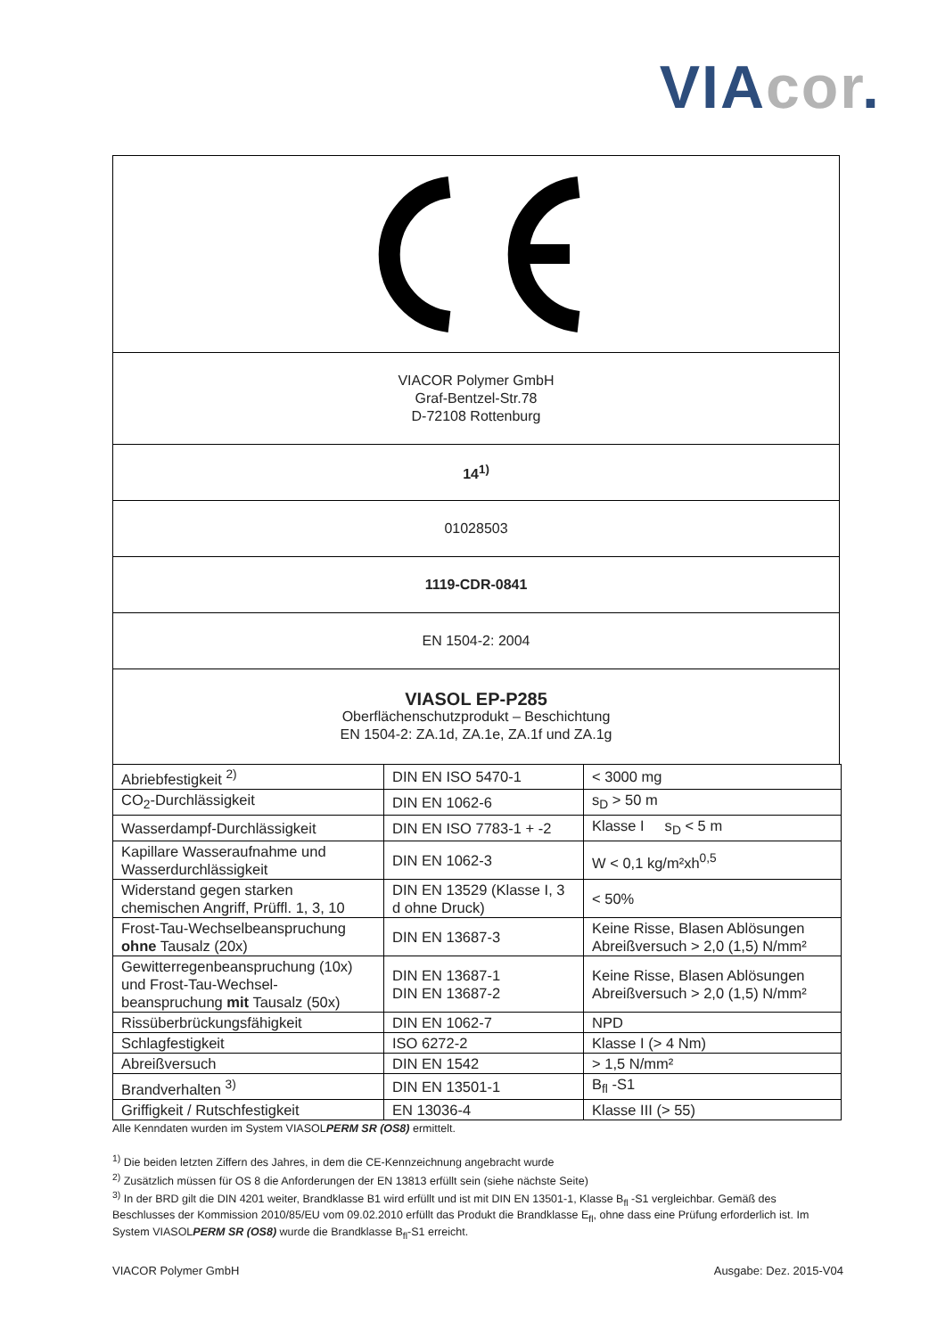VIA cor.
VIACOR Polymer GmbH
Graf-Bentzel-Str.78
D-72108 Rottenburg
14<sup>1)</sup>
01028503
1119-CDR-0841
EN 1504-2: 2004
VIASOL EP-P285
Oberflächenschutzprodukt – Beschichtung
EN 1504-2: ZA.1d, ZA.1e, ZA.1f und ZA.1g
| Abriebfestigkeit <sup>2)</sup> | DIN EN ISO 5470-1 | < 3000 mg |
| CO<sub>2</sub>-Durchlässigkeit | DIN EN 1062-6 | s<sub>D</sub> > 50 m |
| Wasserdampf-Durchlässigkeit | DIN EN ISO 7783-1 + -2 | Klasse I s<sub>D</sub> < 5 m |
| Kapillare Wasseraufnahme und Wasserdurchlässigkeit | DIN EN 1062-3 | W < 0,1 kg/m²xh<sup>0,5</sup> |
| Widerstand gegen starken chemischen Angriff, Prüffl. 1, 3, 10 | DIN EN 13529 (Klasse I, 3 d ohne Druck) | < 50% |
| Frost-Tau-Wechselbeanspruchung ohne Tausalz (20x) | DIN EN 13687-3 | Keine Risse, Blasen Ablösungen Abreißversuch > 2,0 (1,5) N/mm² |
| Gewitterregenbeanspruchung (10x) und Frost-Tau-Wechsel-beanspruchung mit Tausalz (50x) | DIN EN 13687-1 DIN EN 13687-2 | Keine Risse, Blasen Ablösungen Abreißversuch > 2,0 (1,5) N/mm² |
| Rissüberbrückungsfähigkeit | DIN EN 1062-7 | NPD |
| Schlagfestigkeit | ISO 6272-2 | Klasse I (> 4 Nm) |
| Abreißversuch | DIN EN 1542 | > 1,5 N/mm² |
| Brandverhalten <sup>3)</sup> | DIN EN 13501-1 | B<sub>fl</sub> -S1 |
| Griffigkeit / Rutschfestigkeit | EN 13036-4 | Klasse III (> 55) |
Alle Kenndaten wurden im System VIASOLPERM SR (OS8) ermittelt.
<sup>1)</sup> Die beiden letzten Ziffern des Jahres, in dem die CE-Kennzeichnung angebracht wurde
<sup>2)</sup> Zusätzlich müssen für OS 8 die Anforderungen der EN 13813 erfüllt sein (siehe nächste Seite)
<sup>3)</sup> In der BRD gilt die DIN 4201 weiter, Brandklasse B1 wird erfüllt und ist mit DIN EN 13501-1, Klasse B<sub>fl</sub> -S1 vergleichbar. Gemäß des Beschlusses der Kommission 2010/85/EU vom 09.02.2010 erfüllt das Produkt die Brandklasse E<sub>fl</sub>, ohne dass eine Prüfung erforderlich ist. Im System VIASOLPERM SR (OS8) wurde die Brandklasse B<sub>fl</sub>-S1 erreicht.
VIACOR Polymer GmbH Ausgabe: Dez. 2015-V04